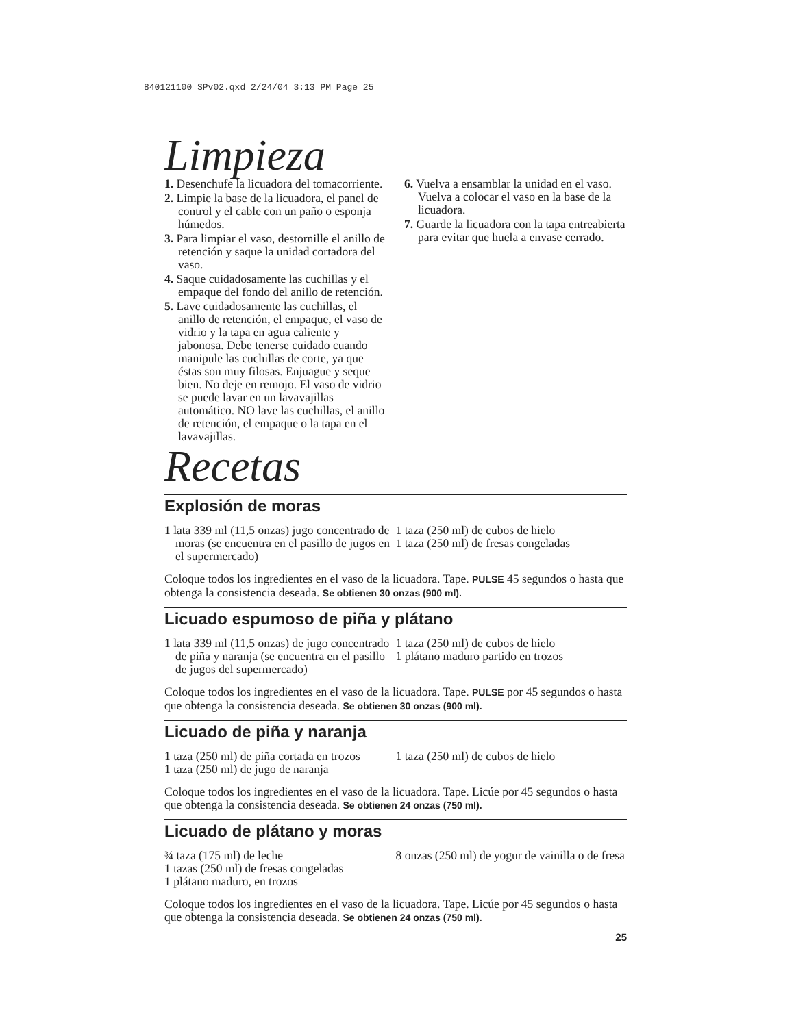840121100 SPv02.qxd 2/24/04 3:13 PM Page 25
Limpieza
1. Desenchufe la licuadora del tomacorriente.
2. Limpie la base de la licuadora, el panel de control y el cable con un paño o esponja húmedos.
3. Para limpiar el vaso, destornille el anillo de retención y saque la unidad cortadora del vaso.
4. Saque cuidadosamente las cuchillas y el empaque del fondo del anillo de retención.
5. Lave cuidadosamente las cuchillas, el anillo de retención, el empaque, el vaso de vidrio y la tapa en agua caliente y jabonosa. Debe tenerse cuidado cuando manipule las cuchillas de corte, ya que éstas son muy filosas. Enjuague y seque bien. No deje en remojo. El vaso de vidrio se puede lavar en un lavavajillas automático. NO lave las cuchillas, el anillo de retención, el empaque o la tapa en el lavavajillas.
6. Vuelva a ensamblar la unidad en el vaso. Vuelva a colocar el vaso en la base de la licuadora.
7. Guarde la licuadora con la tapa entreabierta para evitar que huela a envase cerrado.
Recetas
Explosión de moras
1 lata 339 ml (11,5 onzas) jugo concentrado de moras (se encuentra en el pasillo de jugos en el supermercado)
1 taza (250 ml) de cubos de hielo
1 taza (250 ml) de fresas congeladas
Coloque todos los ingredientes en el vaso de la licuadora. Tape. PULSE 45 segundos o hasta que obtenga la consistencia deseada. Se obtienen 30 onzas (900 ml).
Licuado espumoso de piña y plátano
1 lata 339 ml (11,5 onzas) de jugo concentrado de piña y naranja (se encuentra en el pasillo de jugos del supermercado)
1 taza (250 ml) de cubos de hielo
1 plátano maduro partido en trozos
Coloque todos los ingredientes en el vaso de la licuadora. Tape. PULSE por 45 segundos o hasta que obtenga la consistencia deseada. Se obtienen 30 onzas (900 ml).
Licuado de piña y naranja
1 taza (250 ml) de piña cortada en trozos
1 taza (250 ml) de jugo de naranja
1 taza (250 ml) de cubos de hielo
Coloque todos los ingredientes en el vaso de la licuadora. Tape. Licúe por 45 segundos o hasta que obtenga la consistencia deseada. Se obtienen 24 onzas (750 ml).
Licuado de plátano y moras
¾ taza (175 ml) de leche
1 tazas (250 ml) de fresas congeladas
1 plátano maduro, en trozos
8 onzas (250 ml) de yogur de vainilla o de fresa
Coloque todos los ingredientes en el vaso de la licuadora. Tape. Licúe por 45 segundos o hasta que obtenga la consistencia deseada. Se obtienen 24 onzas (750 ml).
25